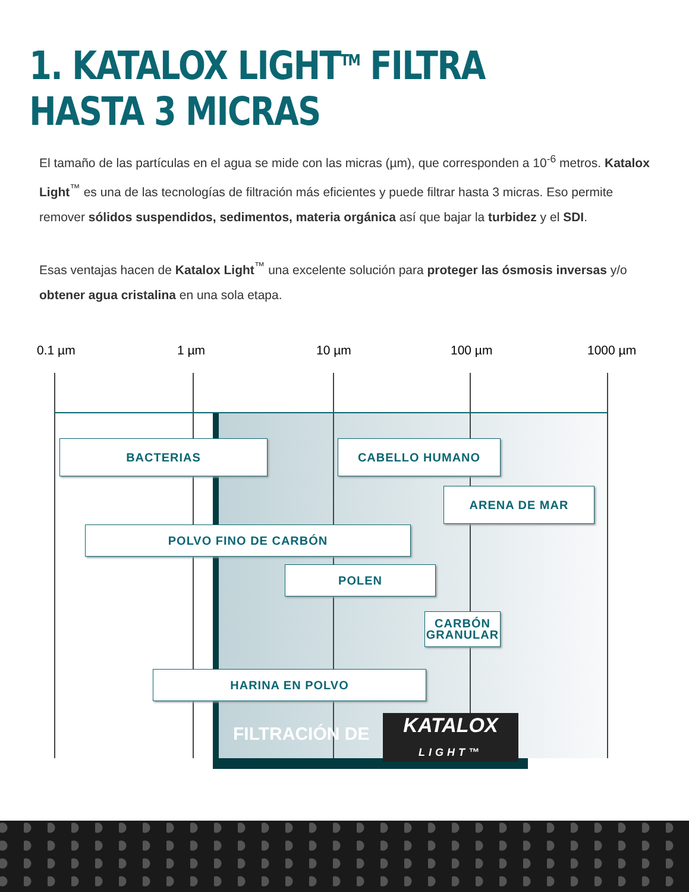1. KATALOX LIGHT<sup>TM</sup> FILTRA HASTA 3 MICRAS
El tamaño de las partículas en el agua se mide con las micras (µm), que corresponden a 10<sup>-6</sup> metros. Katalox Light<sup>™</sup> es una de las tecnologías de filtración más eficientes y puede filtrar hasta 3 micras. Eso permite remover sólidos suspendidos, sedimentos, materia orgánica así que bajar la turbidez y el SDI.
Esas ventajas hacen de Katalox Light<sup>™</sup> una excelente solución para proteger las ósmosis inversas y/o obtener agua cristalina en una sola etapa.
0.1 µm 1 µm 10 µm 100 µm 1000 µm
BACTERIAS CABELLO HUMANO
ARENA DE MAR
POLVO FINO DE CARBÓN
POLEN
CARBÓN
GRANULAR
HARINA EN POLVO
FILTRACIÓN DE
KATALOX
LIGHT™